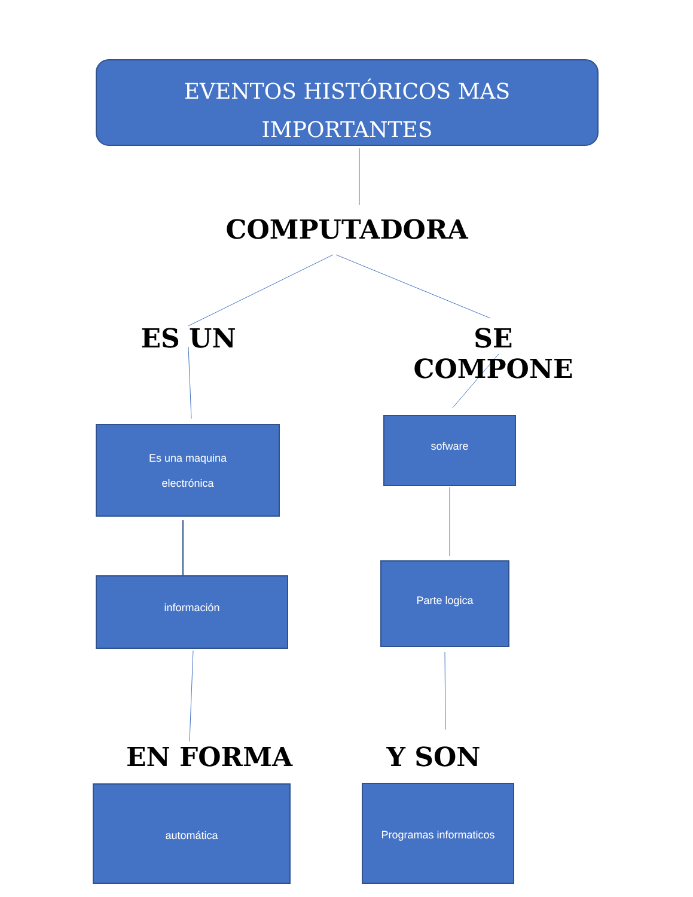EVENTOS HISTÓRICOS MAS IMPORTANTES
COMPUTADORA
ES UN SE COMPONE
Es una maquina
electrónica
sofware
información
Parte logica
EN FORMA Y SON
automática Programas informaticos